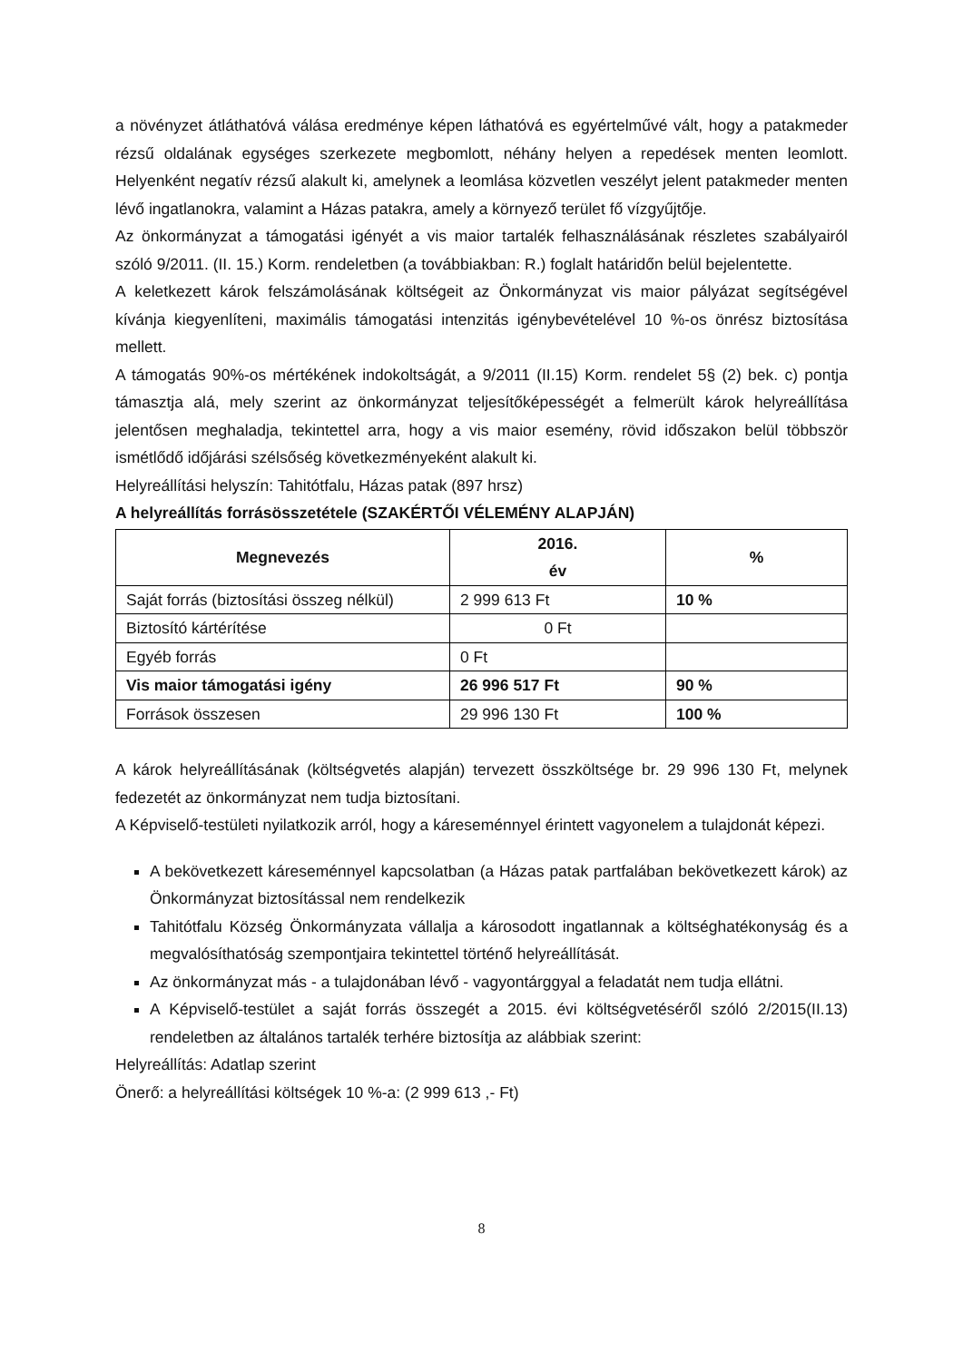a növényzet átláthatóvá válása eredménye képen láthatóvá es egyértelművé vált, hogy a patakmeder rézsű oldalának egységes szerkezete megbomlott, néhány helyen a repedések menten leomlott. Helyenként negatív rézsű alakult ki, amelynek a leomlása közvetlen veszélyt jelent patakmeder menten lévő ingatlanokra, valamint a Házas patakra, amely a környező terület fő vízgyűjtője.
Az önkormányzat a támogatási igényét a vis maior tartalék felhasználásának részletes szabályairól szóló 9/2011. (II. 15.) Korm. rendeletben (a továbbiakban: R.) foglalt határidőn belül bejelentette.
A keletkezett károk felszámolásának költségeit az Önkormányzat vis maior pályázat segítségével kívánja kiegyenlíteni, maximális támogatási intenzitás igénybevételével 10 %-os önrész biztosítása mellett.
A támogatás 90%-os mértékének indokoltságát, a 9/2011 (II.15) Korm. rendelet 5§ (2) bek. c) pontja támasztja alá, mely szerint az önkormányzat teljesítőképességét a felmerült károk helyreállítása jelentősen meghaladja, tekintettel arra, hogy a vis maior esemény, rövid időszakon belül többször ismétlődő időjárási szélsőség következményeként alakult ki.
Helyreállítási helyszín: Tahitótfalu, Házas patak (897 hrsz)
A helyreállítás forrásösszetétele (SZAKÉRTŐI VÉLEMÉNY ALAPJÁN)
| Megnevezés | 2016. év | % |
| --- | --- | --- |
| Saját forrás (biztosítási összeg nélkül) | 2 999 613 Ft | 10 % |
| Biztosító kártérítése | 0 Ft | |
| Egyéb forrás | 0 Ft | |
| Vis maior támogatási igény | 26 996 517 Ft | 90 % |
| Források összesen | 29 996 130 Ft | 100 % |
A károk helyreállításának (költségvetés alapján) tervezett összköltsége br. 29 996 130 Ft, melynek fedezetét az önkormányzat nem tudja biztosítani.
A Képviselő-testületi nyilatkozik arról, hogy a káreseménnyel érintett vagyonelem a tulajdonát képezi.
A bekövetkezett káreseménnyel kapcsolatban (a Házas patak partfalában bekövetkezett károk) az Önkormányzat biztosítással nem rendelkezik
Tahitótfalu Község Önkormányzata vállalja a károsodott ingatlannak a költséghatékonyság és a megvalósíthatóság szempontjaira tekintettel történő helyreállítását.
Az önkormányzat más - a tulajdonában lévő - vagyontárggyal a feladatát nem tudja ellátni.
A Képviselő-testület a saját forrás összegét a 2015. évi költségvetéséről szóló 2/2015(II.13) rendeletben az általános tartalék terhére biztosítja az alábbiak szerint:
Helyreállítás: Adatlap szerint
Önerő: a helyreállítási költségek 10 %-a: (2 999 613 ,- Ft)
8